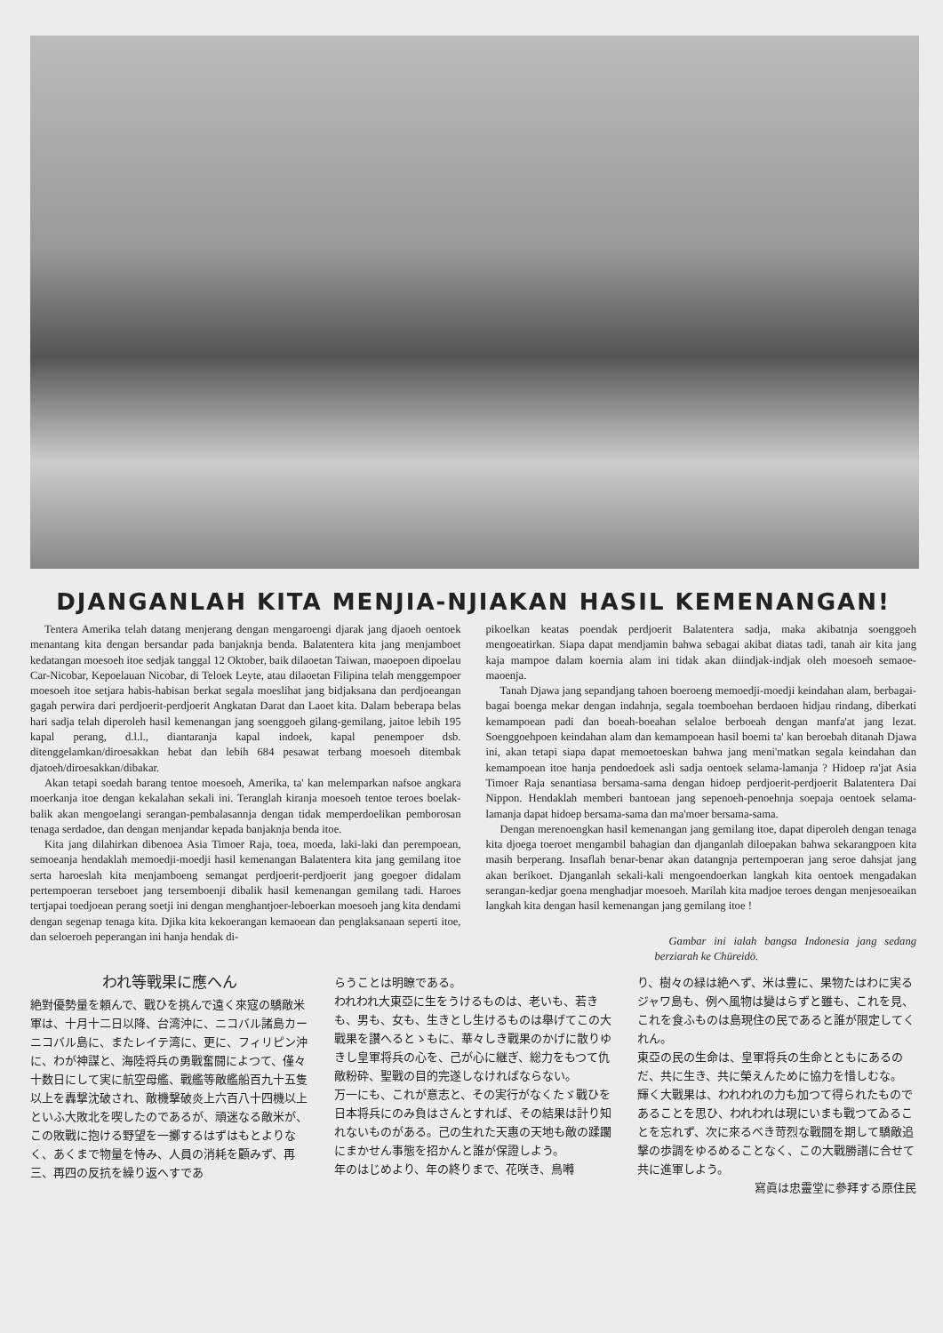DJANGANLAH KITA MENJIA-NJIAKAN HASIL KEMENANGAN!
Tentera Amerika telah datang menjerang dengan mengaroengi djarak jang djaoeh oentoek menantang kita dengan bersandar pada banjaknja benda. Balatentera kita jang menjamboet kedatangan moesoeh itoe sedjak tanggal 12 Oktober, baik dilaoetan Taiwan, maoepoen dipoelau Car-Nicobar, Kepoelauan Nicobar, di Teloek Leyte, atau dilaoetan Filipina telah menggempoer moesoeh itoe setjara habis-habisan berkat segala moeslihat jang bidjaksana dan perdjoeangan gagah perwira dari perdjoerit-perdjoerit Angkatan Darat dan Laoet kita. Dalam beberapa belas hari sadja telah diperoleh hasil kemenangan jang soenggoeh gilang-gemilang, jaitoe lebih 195 kapal perang, d.l.l., diantaranja kapal indoek, kapal penempoer dsb. ditenggelamkan/diroesakkan hebat dan lebih 684 pesawat terbang moesoeh ditembak djatoeh/diroesakkan/dibakar.
Akan tetapi soedah barang tentoe moesoeh, Amerika, ta' kan melemparkan nafsoe angkara moerkanja itoe dengan kekalahan sekali ini. Teranglah kiranja moesoeh tentoe teroes boelak-balik akan mengoelangi serangan-pembalasannja dengan tidak memperdoelikan pemborosan tenaga serdadoe, dan dengan menjandar kepada banjaknja benda itoe.
Kita jang dilahirkan dibenoea Asia Timoer Raja, toea, moeda, laki-laki dan perempoean, semoeanja hendaklah memoedji-moedji hasil kemenangan Balatentera kita jang gemilang itoe serta haroeslah kita menjamboeng semangat perdjoerit-perdjoerit jang goegoer didalam pertempoeran terseboet jang tersemboenji dibalik hasil kemenangan gemilang tadi. Haroes tertjapai toedjoean perang soetji ini dengan menghantjoer-leboerkan moesoeh jang kita dendami dengan segenap tenaga kita. Djika kita kekoerangan kemaoean dan penglaksanaan seperti itoe, dan seloeroeh peperangan ini hanja hendak di-
pikoelkan keatas poendak perdjoerit Balatentera sadja, maka akibatnja soenggoeh mengoeatirkan. Siapa dapat mendjamin bahwa sebagai akibat diatas tadi, tanah air kita jang kaja mampoe dalam koernia alam ini tidak akan diindjak-indjak oleh moesoeh semaoe-maoenja.
Tanah Djawa jang sepandjang tahoen boeroeng memoedji-moedji keindahan alam, berbagai-bagai boenga mekar dengan indahnja, segala toemboehan berdaoen hidjau rindang, diberkati kemampoean padi dan boeah-boeahan selaloe berboeah dengan manfa'at jang lezat. Soenggoehpoen keindahan alam dan kemampoean hasil boemi ta' kan beroebah ditanah Djawa ini, akan tetapi siapa dapat memoetoeskan bahwa jang meni'matkan segala keindahan dan kemampoean itoe hanja pendoedoek asli sadja oentoek selama-lamanja ? Hidoep ra'jat Asia Timoer Raja senantiasa bersama-sama dengan hidoep perdjoerit-perdjoerit Balatentera Dai Nippon. Hendaklah memberi bantoean jang sepenoeh-penoehnja soepaja oentoek selama-lamanja dapat hidoep bersama-sama dan ma'moer bersama-sama.
Dengan merenoengkan hasil kemenangan jang gemilang itoe, dapat diperoleh dengan tenaga kita djoega toeroet mengambil bahagian dan djanganlah diloepakan bahwa sekarangpoen kita masih berperang. Insaflah benar-benar akan datangnja pertempoeran jang seroe dahsjat jang akan berikoet. Djanganlah sekali-kali mengoendoerkan langkah kita oentoek mengadakan serangan-kedjar goena menghadjar moesoeh. Marilah kita madjoe teroes dengan menjesoeaikan langkah kita dengan hasil kemenangan jang gemilang itoe !
Gambar ini ialah bangsa Indonesia jang sedang berziarah ke Chūreidō.
われ等戰果に應へん
絶對優勢量を頼んで、戰ひを挑んで遠く來寇の驕敵米軍は、十月十二日以降、台湾沖に、ニコバル諸島カーニコバル島に、またレイテ湾に、更に、フィリピン沖に、わが神謀と、海陸将兵の勇戰奮闘によつて、僅々十数日にして実に航空母艦、戰艦等敵艦船百九十五隻以上を轟撃沈破され、敵機擊破炎上六百八十四機以上といふ大敗北を喫したのであるが、頑迷なる敵米が、この敗戰に抱ける野望を一擲するはずはもとよりなく、あくまで物量を恃み、人員の消耗を顧みず、再三、再四の反抗を繰り返へすであ
らうことは明瞭である。
われわれ大東亞に生をうけるものは、老いも、若きも、男も、女も、生きとし生けるものは舉げてこの大戰果を讃へるとゝもに、華々しき戰果のかげに散りゆきし皇軍将兵の心を、己が心に継ぎ、総力をもつて仇敵粉砕、聖戰の目的完遂しなければならない。
万一にも、これが意志と、その実行がなくたゞ戰ひを日本将兵にのみ負はさんとすれば、その結果は計り知れないものがある。己の生れた天惠の天地も敵の蹂躙にまかせん事態を招かんと誰が保證しよう。
年のはじめより、年の終りまで、花咲き、鳥囀
り、樹々の緑は絶へず、米は豊に、果物たはわに実るジャワ島も、例へ風物は變はらずと雖も、これを見、これを食ふものは島現住の民であると誰が限定してくれん。
東亞の民の生命は、皇軍将兵の生命とともにあるのだ、共に生き、共に榮えんために協力を惜しむな。
輝く大戰果は、われわれの力も加つて得られたものであることを思ひ、われわれは現にいまも戰つてゐることを忘れず、次に來るべき苛烈な戰闘を期して驕敵追擊の歩調をゆるめることなく、この大戰勝譜に合せて共に進軍しよう。
寫眞は忠靈堂に參拜する原住民